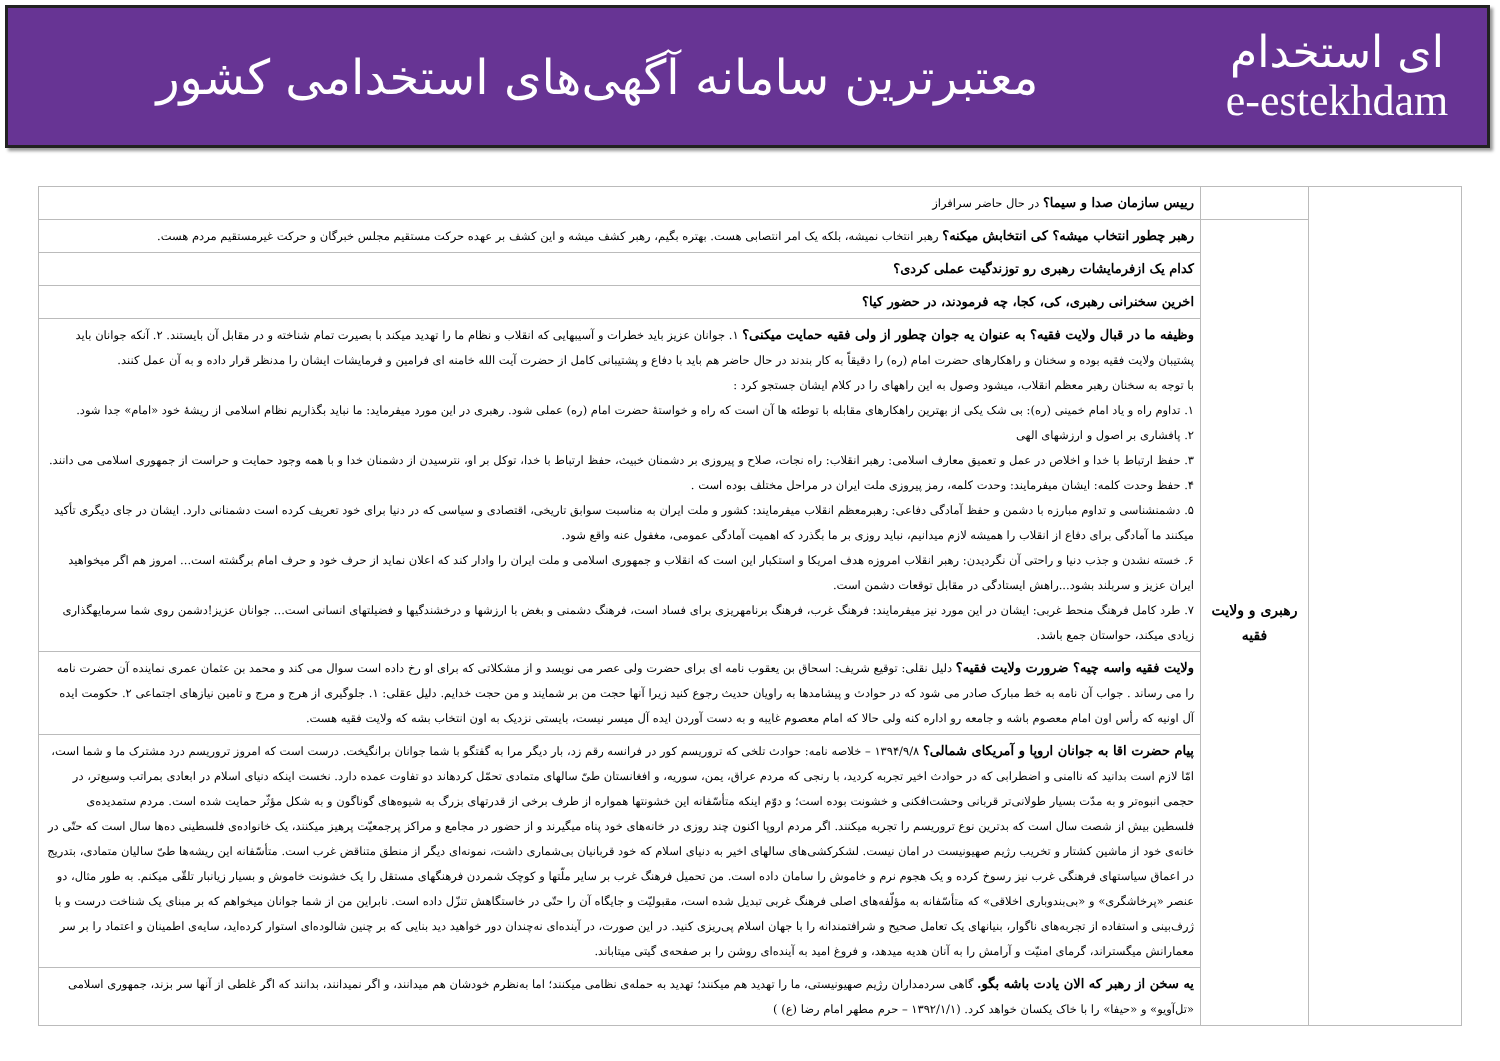ای استخدام
e-estekhdam
معتبرترین سامانه آگهی‌های استخدامی کشور
| | | رییس سازمان صدا و سیما؟ در حال حاضر سرافراز |
| | رهبری و ولایت فقیه | رهبر چطور انتخاب میشه؟ کی انتخابش میکنه؟ رهبر انتخاب نمیشه، بلکه یک امر انتصابی هست. بهتره بگیم، رهبر کشف میشه و این کشف بر عهده حرکت مستقیم مجلس خبرگان و حرکت غیرمستقیم مردم هست. |
| | | کدام یک ازفرمایشات رهبری رو توزندگیت عملی کردی؟ |
| | | اخرین سخنرانی رهبری، کی، کجا، چه فرمودند، در حضور کیا؟ |
| | | وظیفه ما در قبال ولایت فقیه؟ به عنوان یه جوان چطور از ولی فقیه حمایت میکنی؟ ۱. جوانان عزیز باید خطرات و آسیبهایی که انقلاب و نظام ما را تهدید میکند با بصیرت تمام شناخته و در مقابل آن بایستند. ۲. آنکه جوانان باید پشتیبان ولایت فقیه بوده و سخنان و راهکارهای حضرت امام (ره) را دقیقاً به کار بندند در حال حاضر هم باید با دفاع و پشتیبانی کامل از حضرت آیت الله خامنه ای فرامین و فرمایشات ایشان را مدنظر قرار داده و به آن عمل کنند. با توجه به سخنان رهبر معظم انقلاب، میشود وصول به این راههای را در کلام ایشان جستجو کرد : ۱. تداوم راه و یاد امام خمینی (ره): بی شک یکی از بهترین راهکارهای مقابله با توطئه ها آن است که راه و خواستهٔ حضرت امام (ره) عملی شود. رهبری در این مورد میفرماید: ما نباید بگذاریم نظام اسلامی از ریشهٔ خود «امام» جدا شود. ۲. پافشاری بر اصول و ارزشهای الهی ۳. حفظ ارتباط با خدا و اخلاص در عمل و تعمیق معارف اسلامی: رهبر انقلاب: راه نجات، صلاح و پیروزی بر دشمنان خبیث، حفظ ارتباط با خدا، توکل بر او، نترسیدن از دشمنان خدا و با همه وجود حمایت و حراست از جمهوری اسلامی می دانند. ۴. حفظ وحدت کلمه: ایشان میفرمایند: وحدت کلمه، رمز پیروزی ملت ایران در مراحل مختلف بوده است . ۵. دشمنشناسی و تداوم مبارزه با دشمن و حفظ آمادگی دفاعی: رهبرمعظم انقلاب میفرمایند: کشور و ملت ایران به مناسبت سوابق تاریخی، اقتصادی و سیاسی که در دنیا برای خود تعریف کرده است دشمنانی دارد. ایشان در جای دیگری تأکید میکنند ما آمادگی برای دفاع از انقلاب را همیشه لازم میدانیم، نباید روزی بر ما بگذرد که اهمیت آمادگی عمومی، مغفول عنه واقع شود. ۶. خسته نشدن و جذب دنیا و راحتی آن نگردیدن: رهبر انقلاب امروزه هدف امریکا و استکبار این است که انقلاب و جمهوری اسلامی و ملت ایران را وادار کند که اعلان نماید از حرف خود و حرف امام برگشته است... امروز هم اگر میخواهید ایران عزیز و سربلند بشود...راهش ایستادگی در مقابل توقعات دشمن است. ۷. طرد کامل فرهنگ منحط غربی: ایشان در این مورد نیز میفرمایند: فرهنگ غرب، فرهنگ برنامهریزی برای فساد است، فرهنگ دشمنی و بغض با ارزشها و درخشندگیها و فضیلتهای انسانی است... جوانان عزیز!دشمن روی شما سرمایهگذاری زیادی میکند، حواستان جمع باشد. |
| | | ولایت فقیه واسه چیه؟ ضرورت ولایت فقیه؟ دلیل نقلی: توقیع شریف: اسحاق بن یعقوب نامه ای برای حضرت ولی عصر می نویسد و از مشکلاتی که برای او رخ داده است سوال می کند و محمد بن عثمان عمری نماینده آن حضرت نامه را می رساند . جواب آن نامه به خط مبارک صادر می شود که در حوادث و پیشامدها به راویان حدیث رجوع کنید زیرا آنها حجت من بر شمایند و من حجت خدایم. دلیل عقلی: ۱. جلوگیری از هرج و مرج و تامین نیازهای اجتماعی ۲. حکومت ایده آل اونیه که رأس اون امام معصوم باشه و جامعه رو اداره کنه ولی حالا که امام معصوم غایبه و به دست آوردن ایده آل میسر نیست، بایستی نزدیک به اون انتخاب بشه که ولایت فقیه هست. |
| | | پیام حضرت اقا به جوانان اروپا و آمریکای شمالی؟ ۱۳۹۴/۹/۸ – خلاصه نامه: حوادث تلخی که تروریسم کور در فرانسه رقم زد، بار دیگر مرا به گفتگو با شما جوانان برانگیخت. درست است که امروز تروریسم درد مشترک ما و شما است، امّا لازم است بدانید که ناامنی و اضطرابی که در حوادث اخیر تجربه کردید، با رنجی که مردم عراق، یمن، سوریه، و افغانستان طیّ سالهای متمادی تحمّل کردهاند دو تفاوت عمده دارد. نخست اینکه دنیای اسلام در ابعادی بمراتب وسیع‌تر، در حجمی انبوه‌تر و به مدّت بسیار طولانی‌تر قربانی وحشت‌افکنی و خشونت بوده است؛ و دوّم اینکه متأسّفانه این خشونتها همواره از طرف برخی از قدرتهای بزرگ به شیوه‌های گوناگون و به شکل مؤثّر حمایت شده است. مردم ستمدیده‌ی فلسطین بیش از شصت سال است که بدترین نوع تروریسم را تجربه میکنند. اگر مردم اروپا اکنون چند روزی در خانه‌های خود پناه میگیرند و از حضور در مجامع و مراکز پرجمعیّت پرهیز میکنند، یک خانواده‌ی فلسطینی ده‌ها سال است که حتّی در خانه‌ی خود از ماشین کشتار و تخریب رژیم صهیونیست در امان نیست. لشکرکشی‌های سالهای اخیر به دنیای اسلام که خود قربانیان بی‌شماری داشت، نمونه‌ای دیگر از منطق متناقض غرب است. متأسّفانه این ریشه‌ها طیّ سالیان متمادی، بتدریج در اعماق سیاستهای فرهنگی غرب نیز رسوخ کرده و یک هجوم نرم و خاموش را سامان داده است. من تحمیل فرهنگ غرب بر سایر ملّتها و کوچک شمردن فرهنگهای مستقل را یک خشونت خاموش و بسیار زیانبار تلقّی میکنم. به طور مثال، دو عنصر «پرخاشگری» و «بی‌بندوباری اخلاقی» که متأسّفانه به مؤلّفه‌های اصلی فرهنگ غربی تبدیل شده است، مقبولیّت و جایگاه آن را حتّی در خاستگاهش تنزّل داده است. نابراین من از شما جوانان میخواهم که بر مبنای یک شناخت درست و با ژرف‌بینی و استفاده از تجربه‌های ناگوار، بنیانهای یک تعامل صحیح و شرافتمندانه را با جهان اسلام پی‌ریزی کنید. در این صورت، در آینده‌ای نه‌چندان دور خواهید دید بنایی که بر چنین شالوده‌ای استوار کرده‌اید، سایه‌ی اطمینان و اعتماد را بر سر معمارانش میگستراند، گرمای امنیّت و آرامش را به آنان هدیه میدهد، و فروغ امید به آینده‌ای روشن را بر صفحه‌ی گیتی میتاباند. |
| | | یه سخن از رهبر که الان یادت باشه بگو. گاهی سردمداران رژیم صهیونیستی، ما را تهدید هم میکنند؛ تهدید به حمله‌ی نظامی میکنند؛ اما به‌نظرم خودشان هم میدانند، و اگر نمیدانند، بدانند که اگر غلطی از آنها سر بزند، جمهوری اسلامی «تل‌آویو» و «حیفا» را با خاک یکسان خواهد کرد. (۱۳۹۲/۱/۱ – حرم مطهر امام رضا (ع) ) |